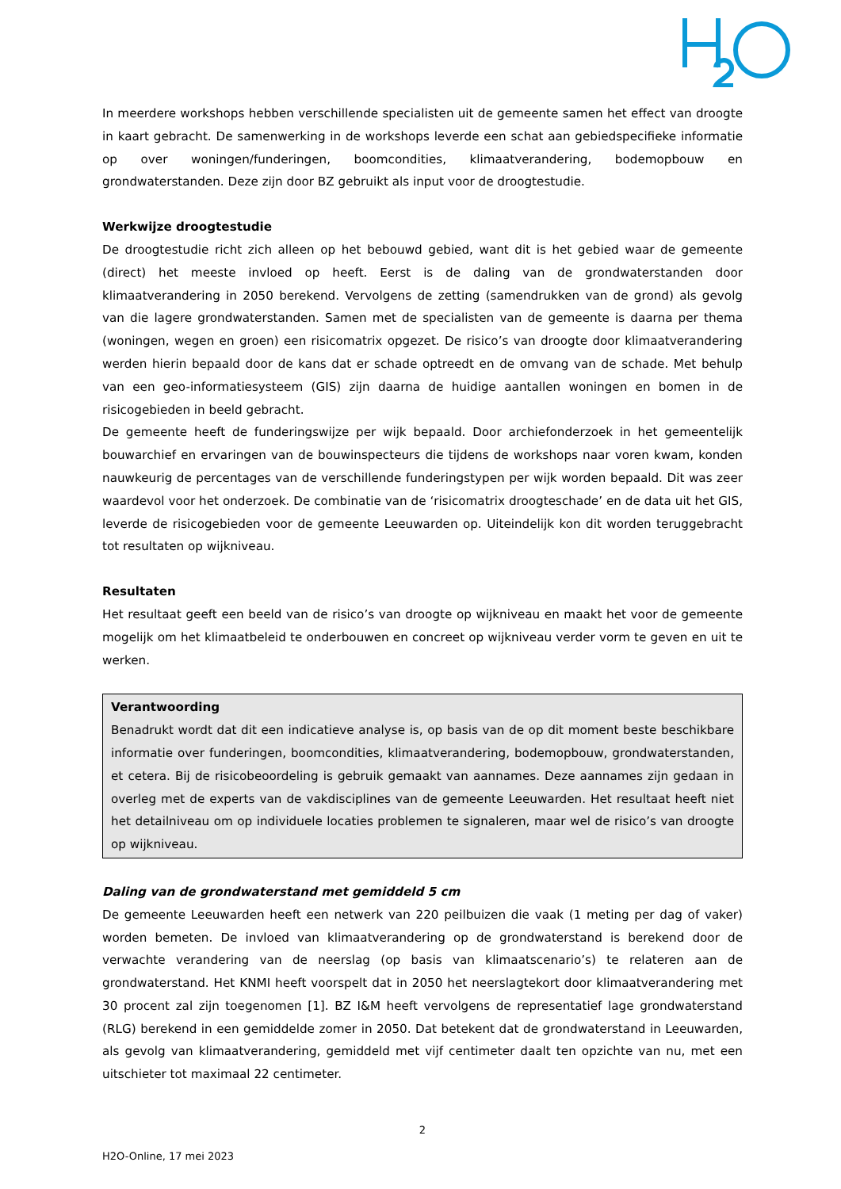In meerdere workshops hebben verschillende specialisten uit de gemeente samen het effect van droogte in kaart gebracht. De samenwerking in de workshops leverde een schat aan gebiedspecifieke informatie op over woningen/funderingen, boomcondities, klimaatverandering, bodemopbouw en grondwaterstanden. Deze zijn door BZ gebruikt als input voor de droogtestudie.
Werkwijze droogtestudie
De droogtestudie richt zich alleen op het bebouwd gebied, want dit is het gebied waar de gemeente (direct) het meeste invloed op heeft. Eerst is de daling van de grondwaterstanden door klimaatverandering in 2050 berekend. Vervolgens de zetting (samendrukken van de grond) als gevolg van die lagere grondwaterstanden. Samen met de specialisten van de gemeente is daarna per thema (woningen, wegen en groen) een risicomatrix opgezet. De risico’s van droogte door klimaatverandering werden hierin bepaald door de kans dat er schade optreedt en de omvang van de schade. Met behulp van een geo-informatiesysteem (GIS) zijn daarna de huidige aantallen woningen en bomen in de risicogebieden in beeld gebracht.
De gemeente heeft de funderingswijze per wijk bepaald. Door archiefonderzoek in het gemeentelijk bouwarchief en ervaringen van de bouwinspecteurs die tijdens de workshops naar voren kwam, konden nauwkeurig de percentages van de verschillende funderingstypen per wijk worden bepaald. Dit was zeer waardevol voor het onderzoek. De combinatie van de ‘risicomatrix droogteschade’ en de data uit het GIS, leverde de risicogebieden voor de gemeente Leeuwarden op. Uiteindelijk kon dit worden teruggebracht tot resultaten op wijkniveau.
Resultaten
Het resultaat geeft een beeld van de risico’s van droogte op wijkniveau en maakt het voor de gemeente mogelijk om het klimaatbeleid te onderbouwen en concreet op wijkniveau verder vorm te geven en uit te werken.
Verantwoording
Benadrukt wordt dat dit een indicatieve analyse is, op basis van de op dit moment beste beschikbare informatie over funderingen, boomcondities, klimaatverandering, bodemopbouw, grondwaterstanden, et cetera. Bij de risicobeoordeling is gebruik gemaakt van aannames. Deze aannames zijn gedaan in overleg met de experts van de vakdisciplines van de gemeente Leeuwarden. Het resultaat heeft niet het detailniveau om op individuele locaties problemen te signaleren, maar wel de risico’s van droogte op wijkniveau.
Daling van de grondwaterstand met gemiddeld 5 cm
De gemeente Leeuwarden heeft een netwerk van 220 peilbuizen die vaak (1 meting per dag of vaker) worden bemeten. De invloed van klimaatverandering op de grondwaterstand is berekend door de verwachte verandering van de neerslag (op basis van klimaatscenario’s) te relateren aan de grondwaterstand. Het KNMI heeft voorspelt dat in 2050 het neerslagtekort door klimaatverandering met 30 procent zal zijn toegenomen [1]. BZ I&M heeft vervolgens de representatief lage grondwaterstand (RLG) berekend in een gemiddelde zomer in 2050. Dat betekent dat de grondwaterstand in Leeuwarden, als gevolg van klimaatverandering, gemiddeld met vijf centimeter daalt ten opzichte van nu, met een uitschieter tot maximaal 22 centimeter.
2
H2O-Online, 17 mei 2023